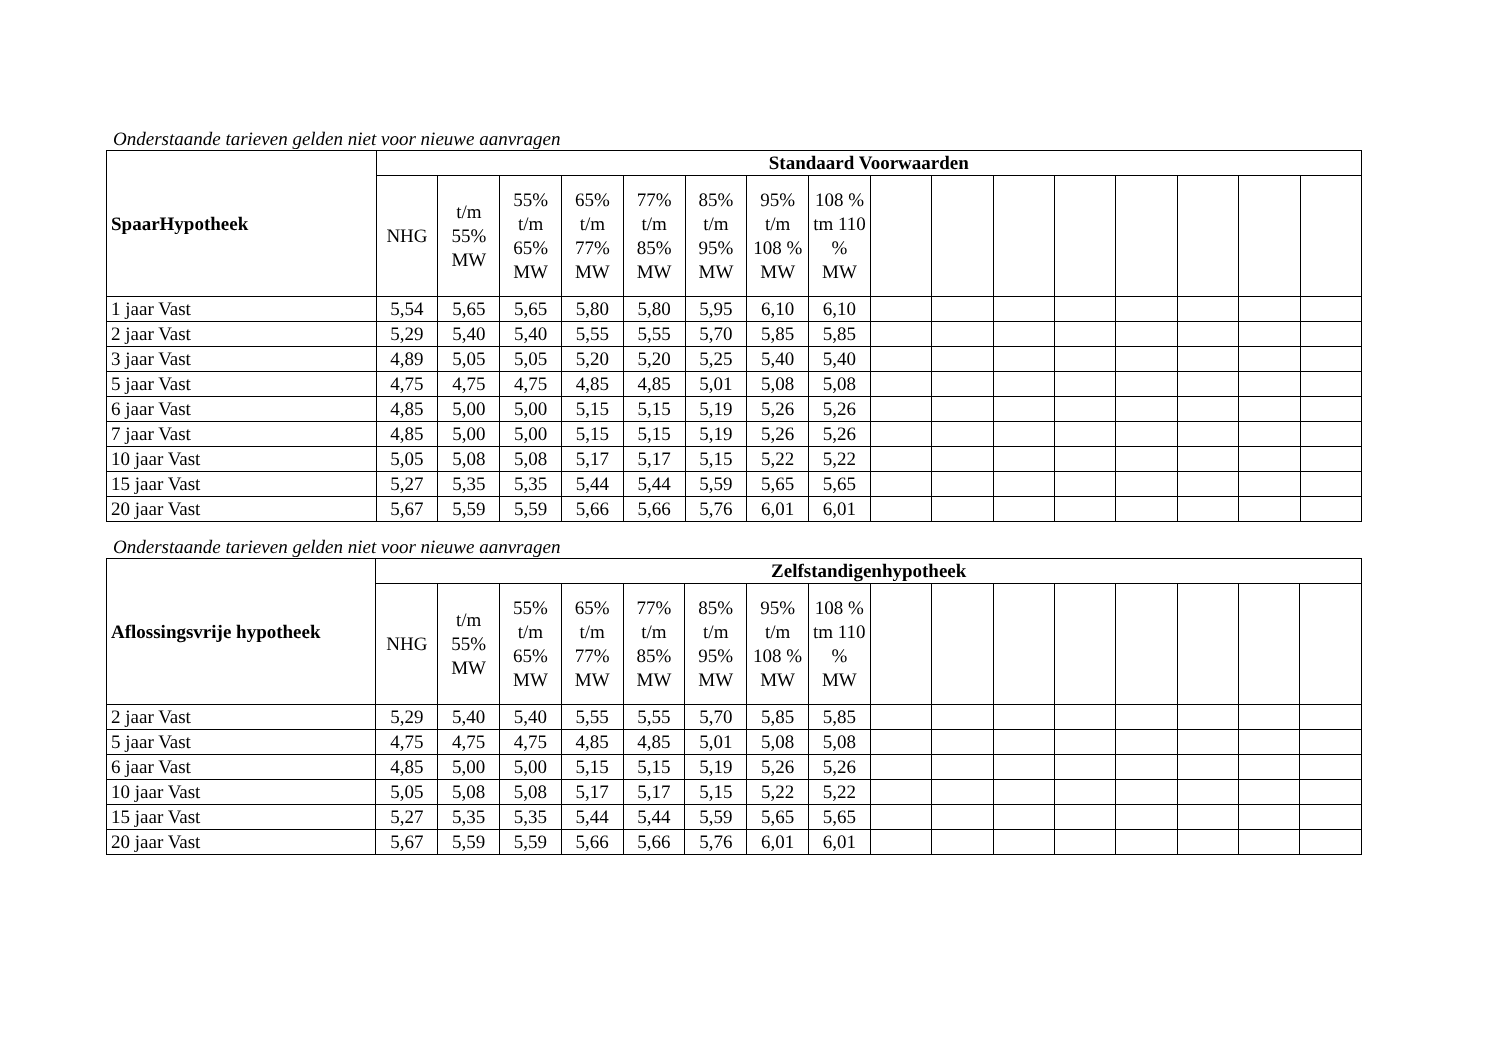Onderstaande tarieven gelden niet voor nieuwe aanvragen
| SpaarHypotheek | Standaard Voorwaarden | | | | | | | | | | | | | | | |
| --- | --- | --- | --- | --- | --- | --- | --- | --- | --- | --- | --- | --- | --- | --- | --- | --- |
| | NHG | t/m 55% MW | 55% t/m 65% MW | 65% t/m 77% MW | 77% t/m 85% MW | 85% t/m 95% MW | 95% t/m 108 % MW | 108 % tm 110 % MW | | | | | | | | |
| 1 jaar Vast | 5,54 | 5,65 | 5,65 | 5,80 | 5,80 | 5,95 | 6,10 | 6,10 | | | | | | | | |
| 2 jaar Vast | 5,29 | 5,40 | 5,40 | 5,55 | 5,55 | 5,70 | 5,85 | 5,85 | | | | | | | | |
| 3 jaar Vast | 4,89 | 5,05 | 5,05 | 5,20 | 5,20 | 5,25 | 5,40 | 5,40 | | | | | | | | |
| 5 jaar Vast | 4,75 | 4,75 | 4,75 | 4,85 | 4,85 | 5,01 | 5,08 | 5,08 | | | | | | | | |
| 6 jaar Vast | 4,85 | 5,00 | 5,00 | 5,15 | 5,15 | 5,19 | 5,26 | 5,26 | | | | | | | | |
| 7 jaar Vast | 4,85 | 5,00 | 5,00 | 5,15 | 5,15 | 5,19 | 5,26 | 5,26 | | | | | | | | |
| 10 jaar Vast | 5,05 | 5,08 | 5,08 | 5,17 | 5,17 | 5,15 | 5,22 | 5,22 | | | | | | | | |
| 15 jaar Vast | 5,27 | 5,35 | 5,35 | 5,44 | 5,44 | 5,59 | 5,65 | 5,65 | | | | | | | | |
| 20 jaar Vast | 5,67 | 5,59 | 5,59 | 5,66 | 5,66 | 5,76 | 6,01 | 6,01 | | | | | | | | |
Onderstaande tarieven gelden niet voor nieuwe aanvragen
| Aflossingsvrije hypotheek | Zelfstandigenhypotheek | | | | | | | | | | | | | | | |
| --- | --- | --- | --- | --- | --- | --- | --- | --- | --- | --- | --- | --- | --- | --- | --- | --- |
| | NHG | t/m 55% MW | 55% t/m 65% MW | 65% t/m 77% MW | 77% t/m 85% MW | 85% t/m 95% MW | 95% t/m 108 % MW | 108 % tm 110 % MW | | | | | | | | |
| 2 jaar Vast | 5,29 | 5,40 | 5,40 | 5,55 | 5,55 | 5,70 | 5,85 | 5,85 | | | | | | | | |
| 5 jaar Vast | 4,75 | 4,75 | 4,75 | 4,85 | 4,85 | 5,01 | 5,08 | 5,08 | | | | | | | | |
| 6 jaar Vast | 4,85 | 5,00 | 5,00 | 5,15 | 5,15 | 5,19 | 5,26 | 5,26 | | | | | | | | |
| 10 jaar Vast | 5,05 | 5,08 | 5,08 | 5,17 | 5,17 | 5,15 | 5,22 | 5,22 | | | | | | | | |
| 15 jaar Vast | 5,27 | 5,35 | 5,35 | 5,44 | 5,44 | 5,59 | 5,65 | 5,65 | | | | | | | | |
| 20 jaar Vast | 5,67 | 5,59 | 5,59 | 5,66 | 5,66 | 5,76 | 6,01 | 6,01 | | | | | | | | |